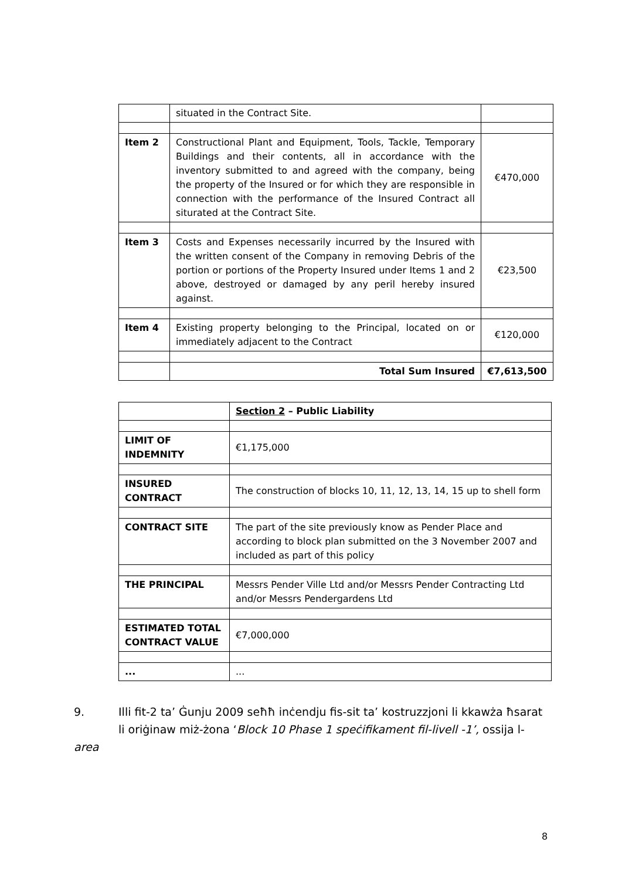| | situated in the Contract Site. | |
| Item 2 | Constructional Plant and Equipment, Tools, Tackle, Temporary Buildings and their contents, all in accordance with the inventory submitted to and agreed with the company, being the property of the Insured or for which they are responsible in connection with the performance of the Insured Contract all siturated at the Contract Site. | €470,000 |
| Item 3 | Costs and Expenses necessarily incurred by the Insured with the written consent of the Company in removing Debris of the portion or portions of the Property Insured under Items 1 and 2 above, destroyed or damaged by any peril hereby insured against. | €23,500 |
| Item 4 | Existing property belonging to the Principal, located on or immediately adjacent to the Contract | €120,000 |
| | Total Sum Insured | €7,613,500 |
| | Section 2 – Public Liability |
| LIMIT OF INDEMNITY | €1,175,000 |
| INSURED CONTRACT | The construction of blocks 10, 11, 12, 13, 14, 15 up to shell form |
| CONTRACT SITE | The part of the site previously know as Pender Place and according to block plan submitted on the 3 November 2007 and included as part of this policy |
| THE PRINCIPAL | Messrs Pender Ville Ltd and/or Messrs Pender Contracting Ltd and/or Messrs Pendergardens Ltd |
| ESTIMATED TOTAL CONTRACT VALUE | €7,000,000 |
| ... | ... |
9. Illi fit-2 ta’ Ġunju 2009 seħħ inċendju fis-sit ta’ kostruzzjoni li kkawża ħsarat
li oriġinaw miż-żona ‘Block 10 Phase 1 speċifikament fil-livell -1’, ossija l-area
8